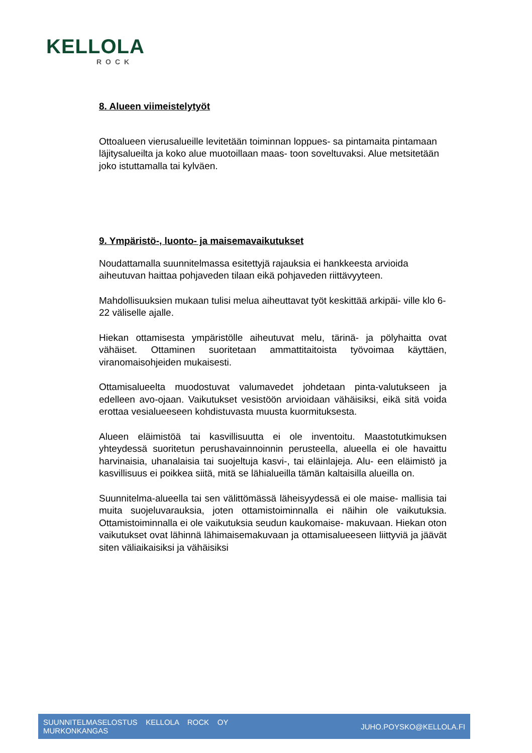KELLOLA
ROCK
8. Alueen viimeistelytyöt
Ottoalueen vierusalueille levitetään toiminnan loppues- sa pintamaita pintamaan läjitysalueilta ja koko alue muotoillaan maas- toon soveltuvaksi. Alue metsitetään joko istuttamalla tai kylväen.
9. Ympäristö-, luonto- ja maisemavaikutukset
Noudattamalla suunnitelmassa esitettyjä rajauksia ei hankkeesta arvioida aiheutuvan haittaa pohjaveden tilaan eikä pohjaveden riittävyyteen.
Mahdollisuuksien mukaan tulisi melua aiheuttavat työt keskittää arkipäi- ville klo 6-22 väliselle ajalle.
Hiekan ottamisesta ympäristölle aiheutuvat melu, tärinä- ja pölyhaitta ovat vähäiset. Ottaminen suoritetaan ammattitaitoista työvoimaa käyttäen, viranomaisohjeiden mukaisesti.
Ottamisalueelta muodostuvat valumavedet johdetaan pinta-valutukseen ja edelleen avo-ojaan. Vaikutukset vesistöön arvioidaan vähäisiksi, eikä sitä voida erottaa vesialueeseen kohdistuvasta muusta kuormituksesta.
Alueen eläimistöä tai kasvillisuutta ei ole inventoitu. Maastotutkimuksen yhteydessä suoritetun perushavainnoinnin perusteella, alueella ei ole havaittu harvinaisia, uhanalaisia tai suojeltuja kasvi-, tai eläinlajeja. Alu- een eläimistö ja kasvillisuus ei poikkea siitä, mitä se lähialueilla tämän kaltaisilla alueilla on.
Suunnitelma-alueella tai sen välittömässä läheisyydessä ei ole maise- mallisia tai muita suojeluvarauksia, joten ottamistoiminnalla ei näihin ole vaikutuksia. Ottamistoiminnalla ei ole vaikutuksia seudun kaukomaise- makuvaan. Hiekan oton vaikutukset ovat lähinnä lähimaisemakuvaan ja ottamisalueeseen liittyviä ja jäävät siten väliaikaisiksi ja vähäisiksi
SUUNNITELMASELOSTUS KELLOLA ROCK OY
MURKONKANGAS
JUHO.POYSKO@KELLOLA.FI